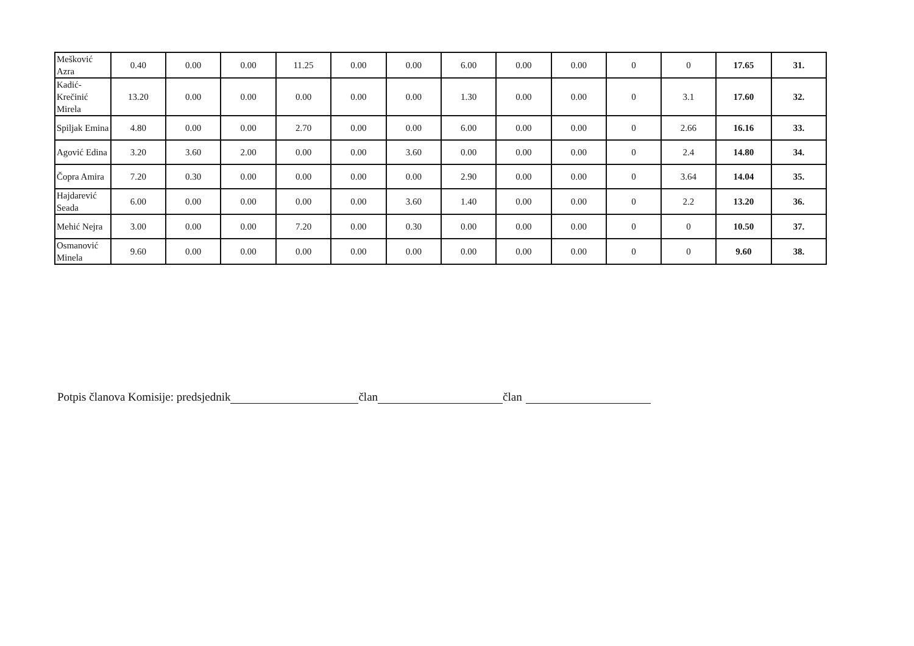| Mešković Azra | 0.40 | 0.00 | 0.00 | 11.25 | 0.00 | 0.00 | 6.00 | 0.00 | 0.00 | 0 | 0 | 17.65 | 31. |
| Kadić-Krečinić Mirela | 13.20 | 0.00 | 0.00 | 0.00 | 0.00 | 0.00 | 1.30 | 0.00 | 0.00 | 0 | 3.1 | 17.60 | 32. |
| Spiljak Emina | 4.80 | 0.00 | 0.00 | 2.70 | 0.00 | 0.00 | 6.00 | 0.00 | 0.00 | 0 | 2.66 | 16.16 | 33. |
| Agović Edina | 3.20 | 3.60 | 2.00 | 0.00 | 0.00 | 3.60 | 0.00 | 0.00 | 0.00 | 0 | 2.4 | 14.80 | 34. |
| Čopra Amira | 7.20 | 0.30 | 0.00 | 0.00 | 0.00 | 0.00 | 2.90 | 0.00 | 0.00 | 0 | 3.64 | 14.04 | 35. |
| Hajdarević Seada | 6.00 | 0.00 | 0.00 | 0.00 | 0.00 | 3.60 | 1.40 | 0.00 | 0.00 | 0 | 2.2 | 13.20 | 36. |
| Mehić Nejra | 3.00 | 0.00 | 0.00 | 7.20 | 0.00 | 0.30 | 0.00 | 0.00 | 0.00 | 0 | 0 | 10.50 | 37. |
| Osmanović Minela | 9.60 | 0.00 | 0.00 | 0.00 | 0.00 | 0.00 | 0.00 | 0.00 | 0.00 | 0 | 0 | 9.60 | 38. |
Potpis članova Komisije: predsjednik član član